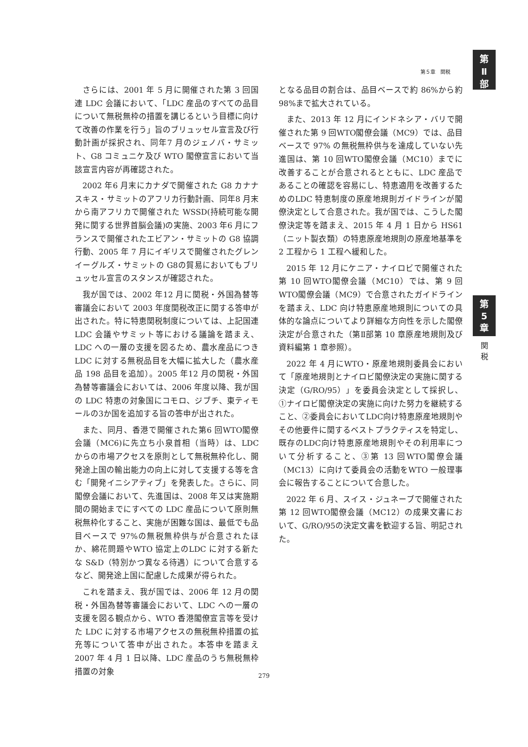第５章　関税
第
Ⅱ
部
さらには、2001 年 5 月に開催された第 3 回国連 LDC 会議において、「LDC 産品のすべての品目について無税無枠の措置を講じるという目標に向けて改善の作業を行う」旨のブリュッセル宣言及び行動計画が採択され、同年7 月のジェノバ・サミット、G8 コミュニケ及び WTO 閣僚宣言において当該宣言内容が再確認された。
2002 年6 月末にカナダで開催された G8 カナナスキス・サミットのアフリカ行動計画、同年8 月末から南アフリカで開催された WSSD(持続可能な開発に関する世界首脳会議)の実施、2003 年6 月にフランスで開催されたエビアン・サミットの G8 協調行動、2005 年 7 月にイギリスで開催されたグレンイーグルズ・サミットの G8の貿易においてもブリュッセル宣言のスタンスが確認された。
我が国では、2002 年12 月に関税・外国為替等審議会において 2003 年度関税改正に関する答申が出された。特に特恵関税制度については、上記国連 LDC 会議やサミット等における議論を踏まえ、LDC への一層の支援を図るため、農水産品につきLDC に対する無税品目を大幅に拡大した（農水産品 198 品目を追加）。2005 年12 月の関税・外国為替等審議会においては、2006 年度以降、我が国の LDC 特恵の対象国にコモロ、ジブチ、東ティモールの3か国を追加する旨の答申が出された。
また、同月、香港で開催された第6 回WTO閣僚会議（MC6)に先立ち小泉首相（当時）は、LDC からの市場アクセスを原則として無税無枠化し、開発途上国の輸出能力の向上に対して支援する等を含む「開発イニシアティブ」を発表した。さらに、同閣僚会議において、先進国は、2008 年又は実施期間の開始までにすべての LDC 産品について原則無税無枠化すること、実施が困難な国は、最低でも品目ベースで 97%の無税無枠供与が合意されたほか、綿花問題やWTO 協定上のLDC に対する新たな S&D（特別かつ異なる待遇）について合意するなど、開発途上国に配慮した成果が得られた。
これを踏まえ、我が国では、2006 年 12 月の関税・外国為替等審議会において、LDC への一層の支援を図る観点から、WTO 香港閣僚宣言等を受けた LDC に対する市場アクセスの無税無枠措置の拡充等について答申が出された。本答申を踏まえ 2007 年 4 月 1 日以降、LDC 産品のうち無税無枠措置の対象
となる品目の割合は、品目ベースで約 86%から約 98%まで拡大されている。
また、2013 年 12 月にインドネシア・バリで開催された第 9 回WTO閣僚会議（MC9）では、品目ベースで 97% の無税無枠供与を達成していない先進国は、第 10 回WTO閣僚会議（MC10）までに改善することが合意されるとともに、LDC 産品であることの確認を容易にし、特恵適用を改善するためのLDC 特恵制度の原産地規則ガイドラインが閣僚決定として合意された。我が国では、こうした閣僚決定等を踏まえ、2015 年 4 月 1 日から HS61（ニット製衣類）の特恵原産地規則の原産地基準を 2 工程から 1 工程へ緩和した。
2015 年 12 月にケニア・ナイロビで開催された第 10 回WTO閣僚会議（MC10）では、第 9 回WTO閣僚会議（MC9）で合意されたガイドラインを踏まえ、LDC 向け特恵原産地規則についての具体的な論点についてより詳細な方向性を示した閣僚決定が合意された（第Ⅱ部第 10 章原産地規則及び資料編第 1 章参照）。
2022 年 4 月にWTO・原産地規則委員会において「原産地規則とナイロビ閣僚決定の実施に関する決定（G/RO/95）」を委員会決定として採択し、①ナイロビ閣僚決定の実施に向けた努力を継続すること、②委員会においてLDC向け特恵原産地規則やその他要件に関するベストプラクティスを特定し、既存のLDC向け特恵原産地規則やその利用率について分析すること、③第 13 回WTO閣僚会議（MC13）に向けて委員会の活動をWTO 一般理事会に報告することについて合意した。
2022 年 6 月、スイス・ジュネーブで開催された第 12 回WTO閣僚会議（MC12）の成果文書において、G/RO/95の決定文書を歓迎する旨、明記された。
第
5
章
関
税
279